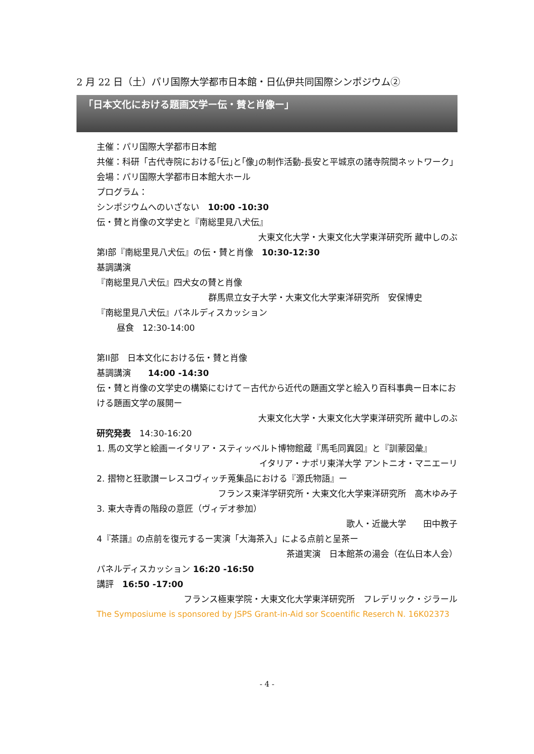2 月 22 日（土）パリ国際大学都市日本館・日仏伊共同国際シンポジウム②
「日本文化における題画文学ー伝・賛と肖像ー」
主催：パリ国際大学都市日本館
共催：科研「古代寺院における｢伝｣と｢像｣の制作活動‐長安と平城京の諸寺院間ネットワーク｣
会場：パリ国際大学都市日本館大ホール
プログラム：
シンポジウムへのいざない　10:00 -10:30
伝・賛と肖像の文学史と『南総里見八犬伝』
大東文化大学・大東文化大学東洋研究所 藏中しのぶ
第I部『南総里見八犬伝』の伝・賛と肖像　10:30-12:30
基調講演
『南総里見八犬伝』四犬女の賛と肖像
群馬県立女子大学・大東文化大学東洋研究所　安保博史
『南総里見八犬伝』パネルディスカッション
昼食　12:30-14:00
第II部　日本文化における伝・賛と肖像
基調講演　　14:00 -14:30
伝・賛と肖像の文学史の構築にむけて－古代から近代の題画文学と絵入り百科事典ー日本における題画文学の展開ー
大東文化大学・大東文化大学東洋研究所 藏中しのぶ
研究発表　14:30-16:20
1. 馬の文学と絵画ーイタリア・スティッベルト博物館蔵『馬毛同異図』と『訓蒙図彙』
イタリア・ナポリ東洋大学 アントニオ・マニエーリ
2. 摺物と狂歌讃ーレスコヴィッチ蒐集品における『源氏物語』ー
フランス東洋学研究所・大東文化大学東洋研究所　高木ゆみ子
3. 東大寺青の階段の意匠（ヴィデオ参加）
歌人・近畿大学　　田中教子
4『茶譜』の点前を復元するー実演「大海茶入」による点前と呈茶ー
茶道実演　日本館茶の湯会（在仏日本人会）
パネルディスカッション 16:20 -16:50
講評　16:50 -17:00
フランス極東学院・大東文化大学東洋研究所　フレデリック・ジラール
The Symposiume is sponsored by JSPS Grant-in-Aid sor Scoentific Reserch N. 16K02373
- 4 -